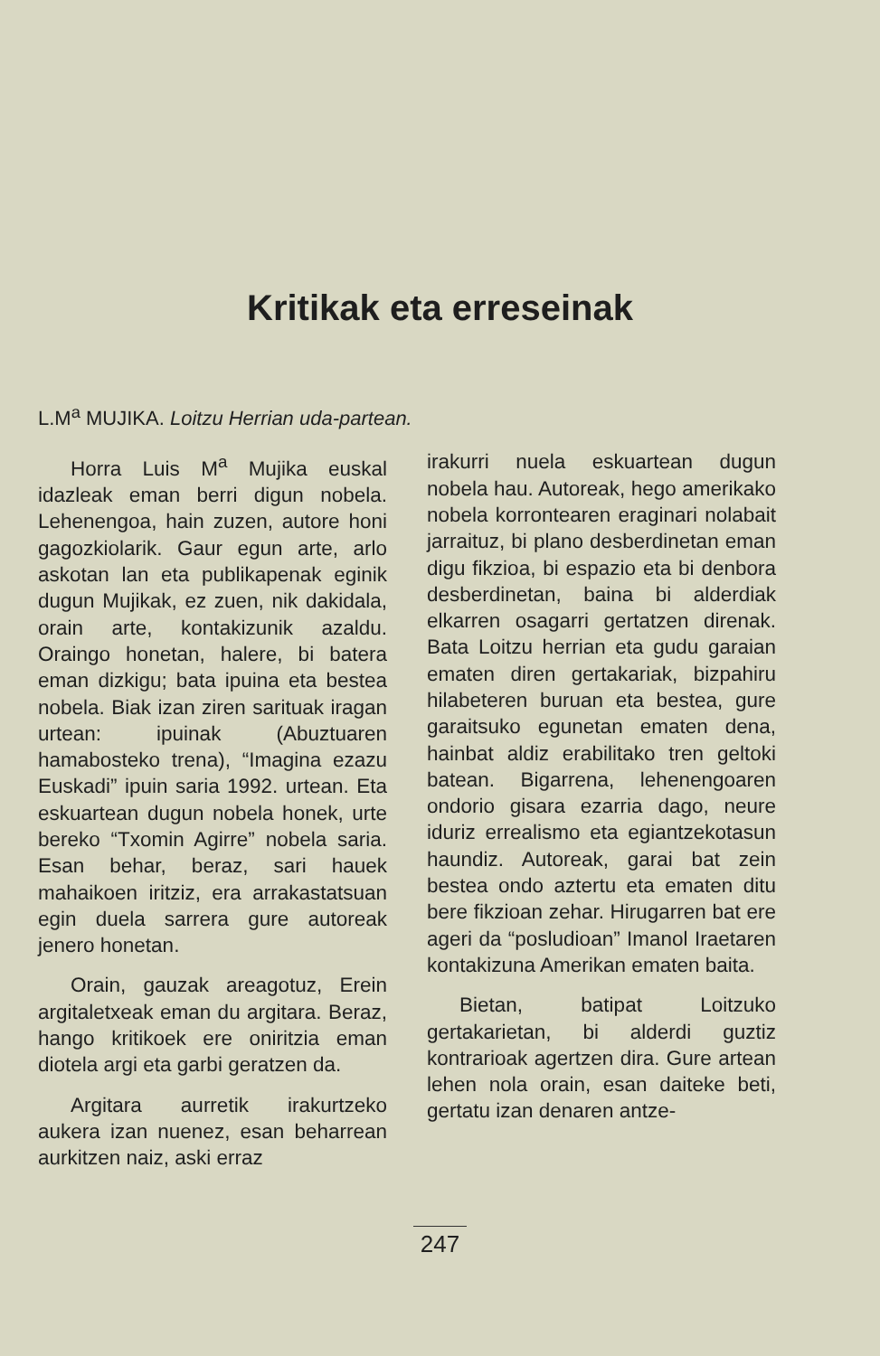Kritikak eta erreseinak
L.M<sup>a</sup> MUJIKA. Loitzu Herrian uda-partean.
Horra Luis M<sup>a</sup> Mujika euskal idazleak eman berri digun nobela. Lehenengoa, hain zuzen, autore honi gagozkiolarik. Gaur egun arte, arlo askotan lan eta publikapenak eginik dugun Mujikak, ez zuen, nik dakidala, orain arte, kontakizunik azaldu. Oraingo honetan, halere, bi batera eman dizkigu; bata ipuina eta bestea nobela. Biak izan ziren sarituak iragan urtean: ipuinak (Abuztuaren hamabosteko trena), “Imagina ezazu Euskadi” ipuin saria 1992. urtean. Eta eskuartean dugun nobela honek, urte bereko “Txomin Agirre” nobela saria. Esan behar, beraz, sari hauek mahaikoen iritziz, era arrakastatsuan egin duela sarrera gure autoreak jenero honetan.
Orain, gauzak areagotuz, Erein argitaletxeak eman du argitara. Beraz, hango kritikoek ere oniritzia eman diotela argi eta garbi geratzen da.
Argitara aurretik irakurtzeko aukera izan nuenez, esan beharrean aurkitzen naiz, aski erraz
irakurri nuela eskuartean dugun nobela hau. Autoreak, hego amerikako nobela korrontearen eraginari nolabait jarraituz, bi plano desberdinetan eman digu fikzioa, bi espazio eta bi denbora desberdinetan, baina bi alderdiak elkarren osagarri gertatzen direnak. Bata Loitzu herrian eta gudu garaian ematen diren gertakariak, bizpahiru hilabeteren buruan eta bestea, gure garaitsuko egunetan ematen dena, hainbat aldiz erabilitako tren geltoki batean. Bigarrena, lehenengoaren ondorio gisara ezarria dago, neure iduriz errealismo eta egiantzekotasun haundiz. Autoreak, garai bat zein bestea ondo aztertu eta ematen ditu bere fikzioan zehar. Hirugarren bat ere ageri da “posludioan” Imanol Iraetaren kontakizuna Amerikan ematen baita.
Bietan, batipat Loitzuko gertakarietan, bi alderdi guztiz kontrarioak agertzen dira. Gure artean lehen nola orain, esan daiteke beti, gertatu izan denaren antze-
247